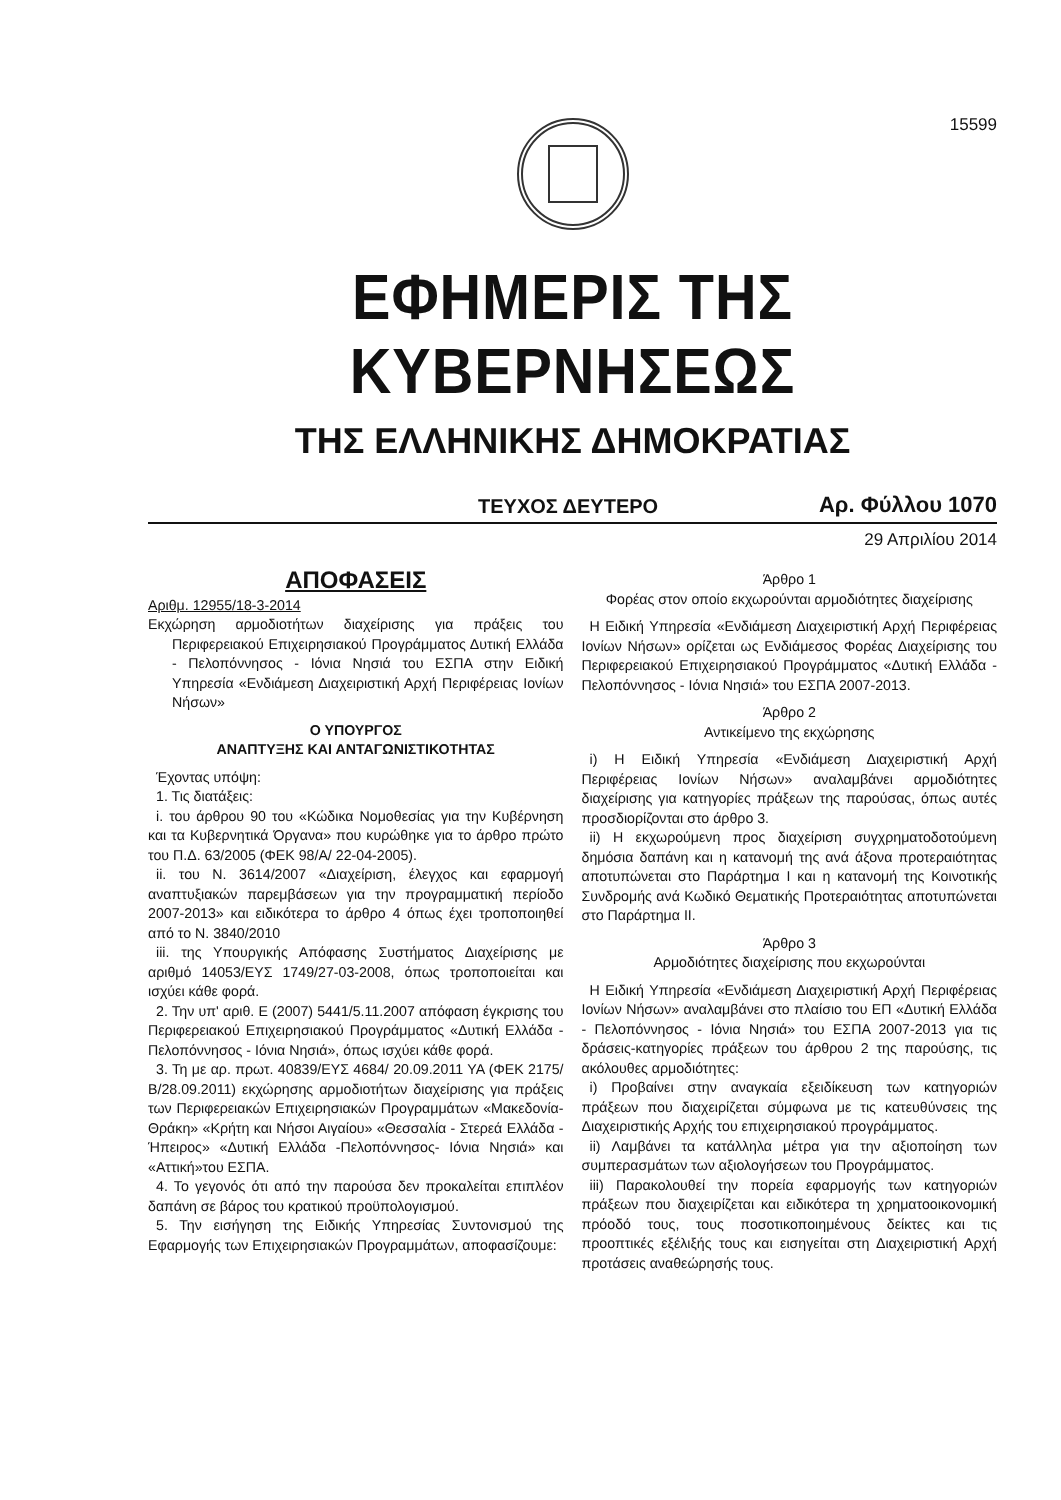15599
ΕΦΗΜΕΡΙΣ ΤΗΣ ΚΥΒΕΡΝΗΣΕΩΣ
ΤΗΣ ΕΛΛΗΝΙΚΗΣ ΔΗΜΟΚΡΑΤΙΑΣ
ΤΕΥΧΟΣ ΔΕΥΤΕΡΟ Αρ. Φύλλου 1070
29 Απριλίου 2014
ΑΠΟΦΑΣΕΙΣ
Αριθμ. 12955/18-3-2014
Εκχώρηση αρμοδιοτήτων διαχείρισης για πράξεις του Περιφερειακού Επιχειρησιακού Προγράμματος Δυτική Ελλάδα - Πελοπόννησος - Ιόνια Νησιά του ΕΣΠΑ στην Ειδική Υπηρεσία «Ενδιάμεση Διαχειριστική Αρχή Περιφέρειας Ιονίων Νήσων»
Ο ΥΠΟΥΡΓΟΣ
ΑΝΑΠΤΥΞΗΣ ΚΑΙ ΑΝΤΑΓΩΝΙΣΤΙΚΟΤΗΤΑΣ
Έχοντας υπόψη:
1. Τις διατάξεις:
i. του άρθρου 90 του «Κώδικα Νομοθεσίας για την Κυβέρνηση και τα Κυβερνητικά Όργανα» που κυρώθηκε για το άρθρο πρώτο του Π.Δ. 63/2005 (ΦΕΚ 98/Α/ 22-04-2005).
ii. του Ν. 3614/2007 «Διαχείριση, έλεγχος και εφαρμογή αναπτυξιακών παρεμβάσεων για την προγραμματική περίοδο 2007-2013» και ειδικότερα το άρθρο 4 όπως έχει τροποποιηθεί από το Ν. 3840/2010
iii. της Υπουργικής Απόφασης Συστήματος Διαχείρισης με αριθμό 14053/ΕΥΣ 1749/27-03-2008, όπως τροποποιείται και ισχύει κάθε φορά.
2. Την υπ' αριθ. Ε (2007) 5441/5.11.2007 απόφαση έγκρισης του Περιφερειακού Επιχειρησιακού Προγράμματος «Δυτική Ελλάδα - Πελοπόννησος - Ιόνια Νησιά», όπως ισχύει κάθε φορά.
3. Τη με αρ. πρωτ. 40839/ΕΥΣ 4684/ 20.09.2011 ΥΑ (ΦΕΚ 2175/Β/28.09.2011) εκχώρησης αρμοδιοτήτων διαχείρισης για πράξεις των Περιφερειακών Επιχειρησιακών Προγραμμάτων «Μακεδονία-Θράκη» «Κρήτη και Νήσοι Αιγαίου» «Θεσσαλία - Στερεά Ελλάδα - Ήπειρος» «Δυτική Ελλάδα -Πελοπόννησος- Ιόνια Νησιά» και «Αττική»του ΕΣΠΑ.
4. Το γεγονός ότι από την παρούσα δεν προκαλείται επιπλέον δαπάνη σε βάρος του κρατικού προϋπολογισμού.
5. Την εισήγηση της Ειδικής Υπηρεσίας Συντονισμού της Εφαρμογής των Επιχειρησιακών Προγραμμάτων, αποφασίζουμε:
Άρθρο 1
Φορέας στον οποίο εκχωρούνται αρμοδιότητες διαχείρισης
Η Ειδική Υπηρεσία «Ενδιάμεση Διαχειριστική Αρχή Περιφέρειας Ιονίων Νήσων» ορίζεται ως Ενδιάμεσος Φορέας Διαχείρισης του Περιφερειακού Επιχειρησιακού Προγράμματος «Δυτική Ελλάδα - Πελοπόννησος - Ιόνια Νησιά» του ΕΣΠΑ 2007-2013.
Άρθρο 2
Αντικείμενο της εκχώρησης
i) Η Ειδική Υπηρεσία «Ενδιάμεση Διαχειριστική Αρχή Περιφέρειας Ιονίων Νήσων» αναλαμβάνει αρμοδιότητες διαχείρισης για κατηγορίες πράξεων της παρούσας, όπως αυτές προσδιορίζονται στο άρθρο 3.
ii) Η εκχωρούμενη προς διαχείριση συγχρηματοδοτούμενη δημόσια δαπάνη και η κατανομή της ανά άξονα προτεραιότητας αποτυπώνεται στο Παράρτημα Ι και η κατανομή της Κοινοτικής Συνδρομής ανά Κωδικό Θεματικής Προτεραιότητας αποτυπώνεται στο Παράρτημα ΙΙ.
Άρθρο 3
Αρμοδιότητες διαχείρισης που εκχωρούνται
Η Ειδική Υπηρεσία «Ενδιάμεση Διαχειριστική Αρχή Περιφέρειας Ιονίων Νήσων» αναλαμβάνει στο πλαίσιο του ΕΠ «Δυτική Ελλάδα - Πελοπόννησος - Ιόνια Νησιά» του ΕΣΠΑ 2007-2013 για τις δράσεις-κατηγορίες πράξεων του άρθρου 2 της παρούσης, τις ακόλουθες αρμοδιότητες:
i) Προβαίνει στην αναγκαία εξειδίκευση των κατηγοριών πράξεων που διαχειρίζεται σύμφωνα με τις κατευθύνσεις της Διαχειριστικής Αρχής του επιχειρησιακού προγράμματος.
ii) Λαμβάνει τα κατάλληλα μέτρα για την αξιοποίηση των συμπερασμάτων των αξιολογήσεων του Προγράμματος.
iii) Παρακολουθεί την πορεία εφαρμογής των κατηγοριών πράξεων που διαχειρίζεται και ειδικότερα τη χρηματοοικονομική πρόοδό τους, τους ποσοτικοποιημένους δείκτες και τις προοπτικές εξέλιξής τους και εισηγείται στη Διαχειριστική Αρχή προτάσεις αναθεώρησής τους.